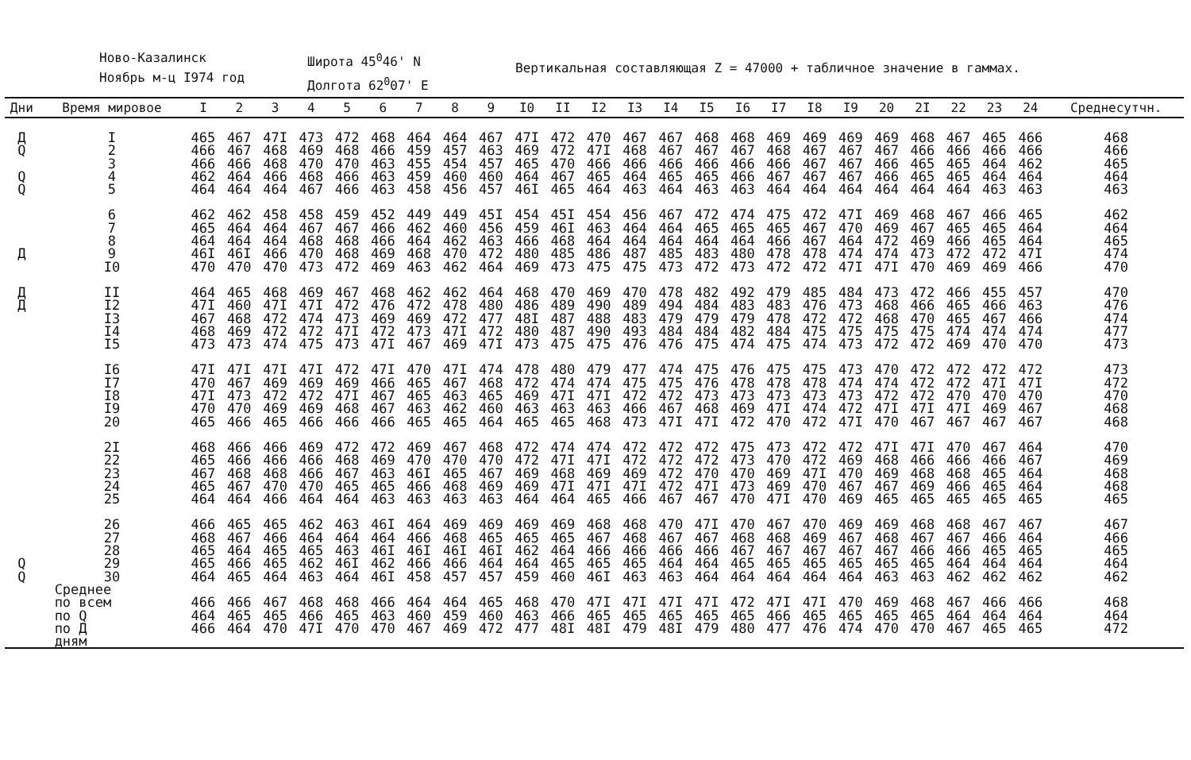Ново-Казалинск
Ноябрь м-ц I974 год
Широта 45<sup>0</sup>46' N
Долгота 62<sup>0</sup>07' E
Вертикальная составляющая Z = 47000 + табличное значение в гаммах.
| Дни | Время мировое | I | 2 | 3 | 4 | 5 | 6 | 7 | 8 | 9 | I0 | II | I2 | I3 | I4 | I5 | I6 | I7 | I8 | I9 | 20 | 2I | 22 | 23 | 24 | Среднесутчн. |
| --- | --- | --- | --- | --- | --- | --- | --- | --- | --- | --- | --- | --- | --- | --- | --- | --- | --- | --- | --- | --- | --- | --- | --- | --- | --- | --- |
| Д | I | 465 | 467 | 47I | 473 | 472 | 468 | 464 | 464 | 467 | 47I | 472 | 470 | 467 | 467 | 468 | 468 | 469 | 469 | 469 | 469 | 468 | 467 | 465 | 466 | 468 |
| Q | 2 | 466 | 467 | 468 | 469 | 468 | 466 | 459 | 457 | 463 | 469 | 472 | 47I | 468 | 467 | 467 | 467 | 468 | 467 | 467 | 467 | 466 | 466 | 466 | 466 | 466 |
| | 3 | 466 | 466 | 468 | 470 | 470 | 463 | 455 | 454 | 457 | 465 | 470 | 466 | 466 | 466 | 466 | 466 | 466 | 467 | 467 | 466 | 465 | 465 | 464 | 462 | 465 |
| Q | 4 | 462 | 464 | 466 | 468 | 466 | 463 | 459 | 460 | 460 | 464 | 467 | 465 | 464 | 465 | 465 | 466 | 467 | 467 | 467 | 466 | 465 | 465 | 464 | 464 | 464 |
| Q | 5 | 464 | 464 | 464 | 467 | 466 | 463 | 458 | 456 | 457 | 46I | 465 | 464 | 463 | 464 | 463 | 463 | 464 | 464 | 464 | 464 | 464 | 464 | 463 | 463 | 463 |
| | 6 | 462 | 462 | 458 | 458 | 459 | 452 | 449 | 449 | 45I | 454 | 45I | 454 | 456 | 467 | 472 | 474 | 475 | 472 | 47I | 469 | 468 | 467 | 466 | 465 | 462 |
| | 7 | 465 | 464 | 464 | 467 | 467 | 466 | 462 | 460 | 456 | 459 | 46I | 463 | 464 | 464 | 465 | 465 | 465 | 467 | 470 | 469 | 467 | 465 | 465 | 464 | 464 |
| | 8 | 464 | 464 | 464 | 468 | 468 | 466 | 464 | 462 | 463 | 466 | 468 | 464 | 464 | 464 | 464 | 464 | 466 | 467 | 464 | 472 | 469 | 466 | 465 | 464 | 465 |
| Д | 9 | 46I | 46I | 466 | 470 | 468 | 469 | 468 | 470 | 472 | 480 | 485 | 486 | 487 | 485 | 483 | 480 | 478 | 478 | 474 | 474 | 473 | 472 | 472 | 47I | 474 |
| | I0 | 470 | 470 | 470 | 473 | 472 | 469 | 463 | 462 | 464 | 469 | 473 | 475 | 475 | 473 | 472 | 473 | 472 | 472 | 47I | 47I | 470 | 469 | 469 | 466 | 470 |
| Д | II | 464 | 465 | 468 | 469 | 467 | 468 | 462 | 462 | 464 | 468 | 470 | 469 | 470 | 478 | 482 | 492 | 479 | 485 | 484 | 473 | 472 | 466 | 455 | 457 | 470 |
| Д | I2 | 47I | 460 | 47I | 47I | 472 | 476 | 472 | 478 | 480 | 486 | 489 | 490 | 489 | 494 | 484 | 483 | 483 | 476 | 473 | 468 | 466 | 465 | 466 | 463 | 476 |
| | I3 | 467 | 468 | 472 | 474 | 473 | 469 | 469 | 472 | 477 | 48I | 487 | 488 | 483 | 479 | 479 | 479 | 478 | 472 | 472 | 468 | 470 | 465 | 467 | 466 | 474 |
| | I4 | 468 | 469 | 472 | 472 | 47I | 472 | 473 | 47I | 472 | 480 | 487 | 490 | 493 | 484 | 484 | 482 | 484 | 475 | 475 | 475 | 475 | 474 | 474 | 474 | 477 |
| | I5 | 473 | 473 | 474 | 475 | 473 | 47I | 467 | 469 | 47I | 473 | 475 | 475 | 476 | 476 | 475 | 474 | 475 | 474 | 473 | 472 | 472 | 469 | 470 | 470 | 473 |
| | I6 | 47I | 47I | 47I | 47I | 472 | 47I | 470 | 47I | 474 | 478 | 480 | 479 | 477 | 474 | 475 | 476 | 475 | 475 | 473 | 470 | 472 | 472 | 472 | 472 | 473 |
| | I7 | 470 | 467 | 469 | 469 | 469 | 466 | 465 | 467 | 468 | 472 | 474 | 474 | 475 | 475 | 476 | 478 | 478 | 478 | 474 | 474 | 472 | 472 | 47I | 47I | 472 |
| | I8 | 47I | 473 | 472 | 472 | 47I | 467 | 465 | 463 | 465 | 469 | 47I | 47I | 472 | 472 | 473 | 473 | 473 | 473 | 473 | 472 | 472 | 470 | 470 | 470 | 470 |
| | I9 | 470 | 470 | 469 | 469 | 468 | 467 | 463 | 462 | 460 | 463 | 463 | 463 | 466 | 467 | 468 | 469 | 47I | 474 | 472 | 47I | 47I | 47I | 469 | 467 | 468 |
| | 20 | 465 | 466 | 465 | 466 | 466 | 466 | 465 | 465 | 464 | 465 | 465 | 468 | 473 | 47I | 47I | 472 | 470 | 472 | 47I | 470 | 467 | 467 | 467 | 467 | 468 |
| | 2I | 468 | 466 | 466 | 469 | 472 | 472 | 469 | 467 | 468 | 472 | 474 | 474 | 472 | 472 | 472 | 475 | 473 | 472 | 472 | 47I | 47I | 470 | 467 | 464 | 470 |
| | 22 | 465 | 466 | 466 | 466 | 468 | 469 | 470 | 470 | 470 | 472 | 47I | 47I | 472 | 472 | 472 | 473 | 470 | 472 | 469 | 468 | 466 | 466 | 466 | 467 | 469 |
| | 23 | 467 | 468 | 468 | 466 | 467 | 463 | 46I | 465 | 467 | 469 | 468 | 469 | 469 | 472 | 470 | 470 | 469 | 47I | 470 | 469 | 468 | 468 | 465 | 464 | 468 |
| | 24 | 465 | 467 | 470 | 470 | 465 | 465 | 466 | 468 | 469 | 469 | 47I | 47I | 47I | 472 | 47I | 473 | 469 | 470 | 467 | 467 | 469 | 466 | 465 | 464 | 468 |
| | 25 | 464 | 464 | 466 | 464 | 464 | 463 | 463 | 463 | 463 | 464 | 464 | 465 | 466 | 467 | 467 | 470 | 47I | 470 | 469 | 465 | 465 | 465 | 465 | 465 | 465 |
| | 26 | 466 | 465 | 465 | 462 | 463 | 46I | 464 | 469 | 469 | 469 | 469 | 468 | 468 | 470 | 47I | 470 | 467 | 470 | 469 | 469 | 468 | 468 | 467 | 467 | 467 |
| | 27 | 468 | 467 | 466 | 464 | 464 | 464 | 466 | 468 | 465 | 465 | 465 | 467 | 468 | 467 | 467 | 468 | 468 | 469 | 467 | 468 | 467 | 467 | 466 | 464 | 466 |
| | 28 | 465 | 464 | 465 | 465 | 463 | 46I | 46I | 46I | 46I | 462 | 464 | 466 | 466 | 466 | 466 | 467 | 467 | 467 | 467 | 467 | 466 | 466 | 465 | 465 | 465 |
| Q | 29 | 465 | 466 | 465 | 462 | 46I | 462 | 466 | 466 | 464 | 464 | 465 | 465 | 465 | 464 | 464 | 465 | 465 | 465 | 465 | 465 | 465 | 464 | 464 | 464 | 464 |
| Q | 30 | 464 | 465 | 464 | 463 | 464 | 46I | 458 | 457 | 457 | 459 | 460 | 46I | 463 | 463 | 464 | 464 | 464 | 464 | 464 | 463 | 463 | 462 | 462 | 462 | 462 |
| | Среднее | | | | | | | | | | | | | | | | | | | | | | | | | |
| | по всем | 466 | 466 | 467 | 468 | 468 | 466 | 464 | 464 | 465 | 468 | 470 | 47I | 47I | 47I | 47I | 472 | 47I | 47I | 470 | 469 | 468 | 467 | 466 | 466 | 468 |
| | по Q | 464 | 465 | 465 | 466 | 465 | 463 | 460 | 459 | 460 | 463 | 466 | 465 | 465 | 465 | 465 | 465 | 466 | 465 | 465 | 465 | 465 | 464 | 464 | 464 | 464 |
| | по Д | 466 | 464 | 470 | 47I | 470 | 470 | 467 | 469 | 472 | 477 | 48I | 48I | 479 | 48I | 479 | 480 | 477 | 476 | 474 | 470 | 470 | 467 | 465 | 465 | 472 |
| | дням | | | | | | | | | | | | | | | | | | | | | | | | | |